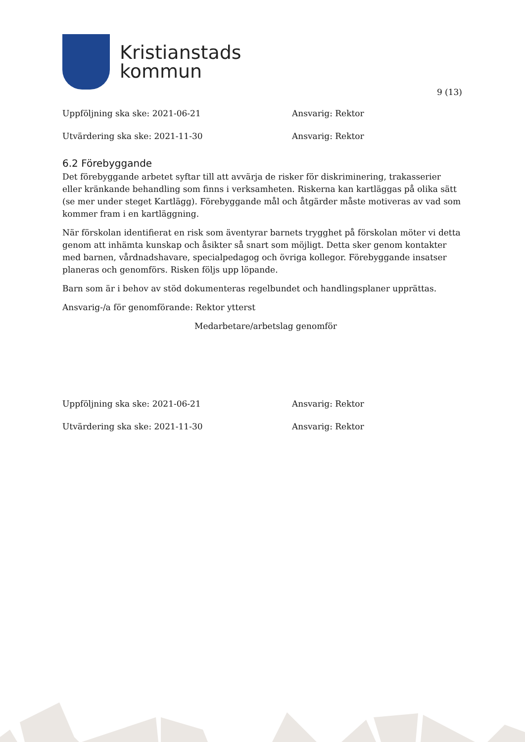Kristianstads
kommun
9 (13)
Uppföljning ska ske: 2021-06-21 Ansvarig: Rektor
Utvärdering ska ske: 2021-11-30 Ansvarig: Rektor
6.2 Förebyggande
Det förebyggande arbetet syftar till att avvärja de risker för diskriminering, trakasserier eller kränkande behandling som finns i verksamheten. Riskerna kan kartläggas på olika sätt (se mer under steget Kartlägg). Förebyggande mål och åtgärder måste motiveras av vad som kommer fram i en kartläggning.
När förskolan identifierat en risk som äventyrar barnets trygghet på förskolan möter vi detta genom att inhämta kunskap och åsikter så snart som möjligt. Detta sker genom kontakter med barnen, vårdnadshavare, specialpedagog och övriga kollegor. Förebyggande insatser planeras och genomförs. Risken följs upp löpande.
Barn som är i behov av stöd dokumenteras regelbundet och handlingsplaner upprättas.
Ansvarig-/a för genomförande: Rektor ytterst
Medarbetare/arbetslag genomför
Uppföljning ska ske: 2021-06-21 Ansvarig: Rektor
Utvärdering ska ske: 2021-11-30 Ansvarig: Rektor